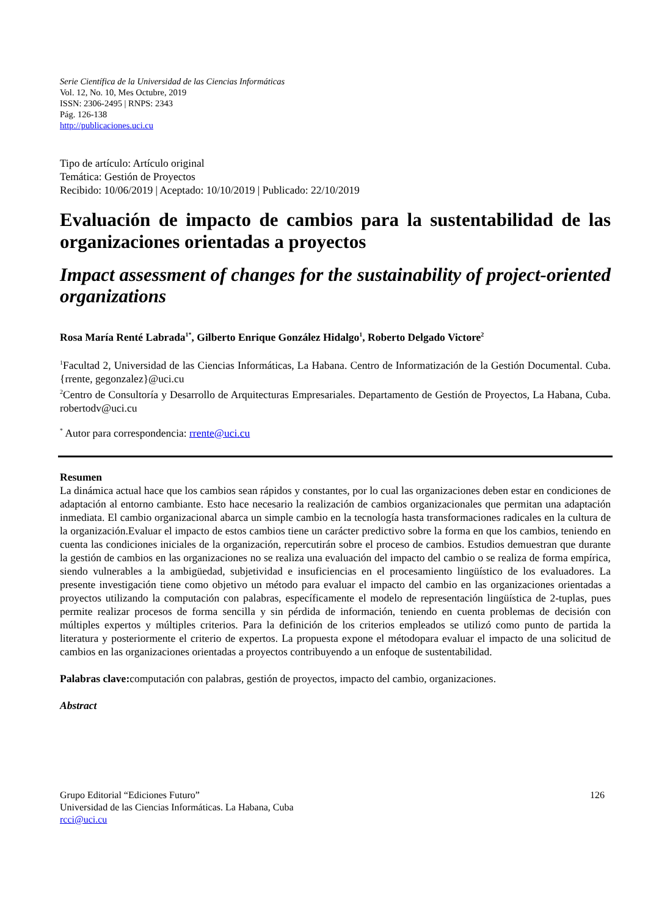Serie Científica de la Universidad de las Ciencias Informáticas
Vol. 12, No. 10, Mes Octubre, 2019
ISSN: 2306-2495 | RNPS: 2343
Pág. 126-138
http://publicaciones.uci.cu
Tipo de artículo: Artículo original
Temática: Gestión de Proyectos
Recibido: 10/06/2019 | Aceptado: 10/10/2019 | Publicado: 22/10/2019
Evaluación de impacto de cambios para la sustentabilidad de las organizaciones orientadas a proyectos
Impact assessment of changes for the sustainability of project-oriented organizations
Rosa María Renté Labrada<sup>1*</sup>, Gilberto Enrique González Hidalgo<sup>1</sup>, Roberto Delgado Victore<sup>2</sup>
<sup>1</sup> Facultad 2, Universidad de las Ciencias Informáticas, La Habana. Centro de Informatización de la Gestión Documental. Cuba. {rrente, gegonzalez}@uci.cu
<sup>2</sup> Centro de Consultoría y Desarrollo de Arquitecturas Empresariales. Departamento de Gestión de Proyectos, La Habana, Cuba. robertodv@uci.cu
<sup>*</sup> Autor para correspondencia: rrente@uci.cu
Resumen
La dinámica actual hace que los cambios sean rápidos y constantes, por lo cual las organizaciones deben estar en condiciones de adaptación al entorno cambiante. Esto hace necesario la realización de cambios organizacionales que permitan una adaptación inmediata. El cambio organizacional abarca un simple cambio en la tecnología hasta transformaciones radicales en la cultura de la organización.Evaluar el impacto de estos cambios tiene un carácter predictivo sobre la forma en que los cambios, teniendo en cuenta las condiciones iniciales de la organización, repercutirán sobre el proceso de cambios. Estudios demuestran que durante la gestión de cambios en las organizaciones no se realiza una evaluación del impacto del cambio o se realiza de forma empírica, siendo vulnerables a la ambigüedad, subjetividad e insuficiencias en el procesamiento lingüístico de los evaluadores. La presente investigación tiene como objetivo un método para evaluar el impacto del cambio en las organizaciones orientadas a proyectos utilizando la computación con palabras, específicamente el modelo de representación lingüística de 2-tuplas, pues permite realizar procesos de forma sencilla y sin pérdida de información, teniendo en cuenta problemas de decisión con múltiples expertos y múltiples criterios. Para la definición de los criterios empleados se utilizó como punto de partida la literatura y posteriormente el criterio de expertos. La propuesta expone el métodopara evaluar el impacto de una solicitud de cambios en las organizaciones orientadas a proyectos contribuyendo a un enfoque de sustentabilidad.
Palabras clave: computación con palabras, gestión de proyectos, impacto del cambio, organizaciones.
Abstract
Grupo Editorial “Ediciones Futuro” 126
Universidad de las Ciencias Informáticas. La Habana, Cuba
rcci@uci.cu